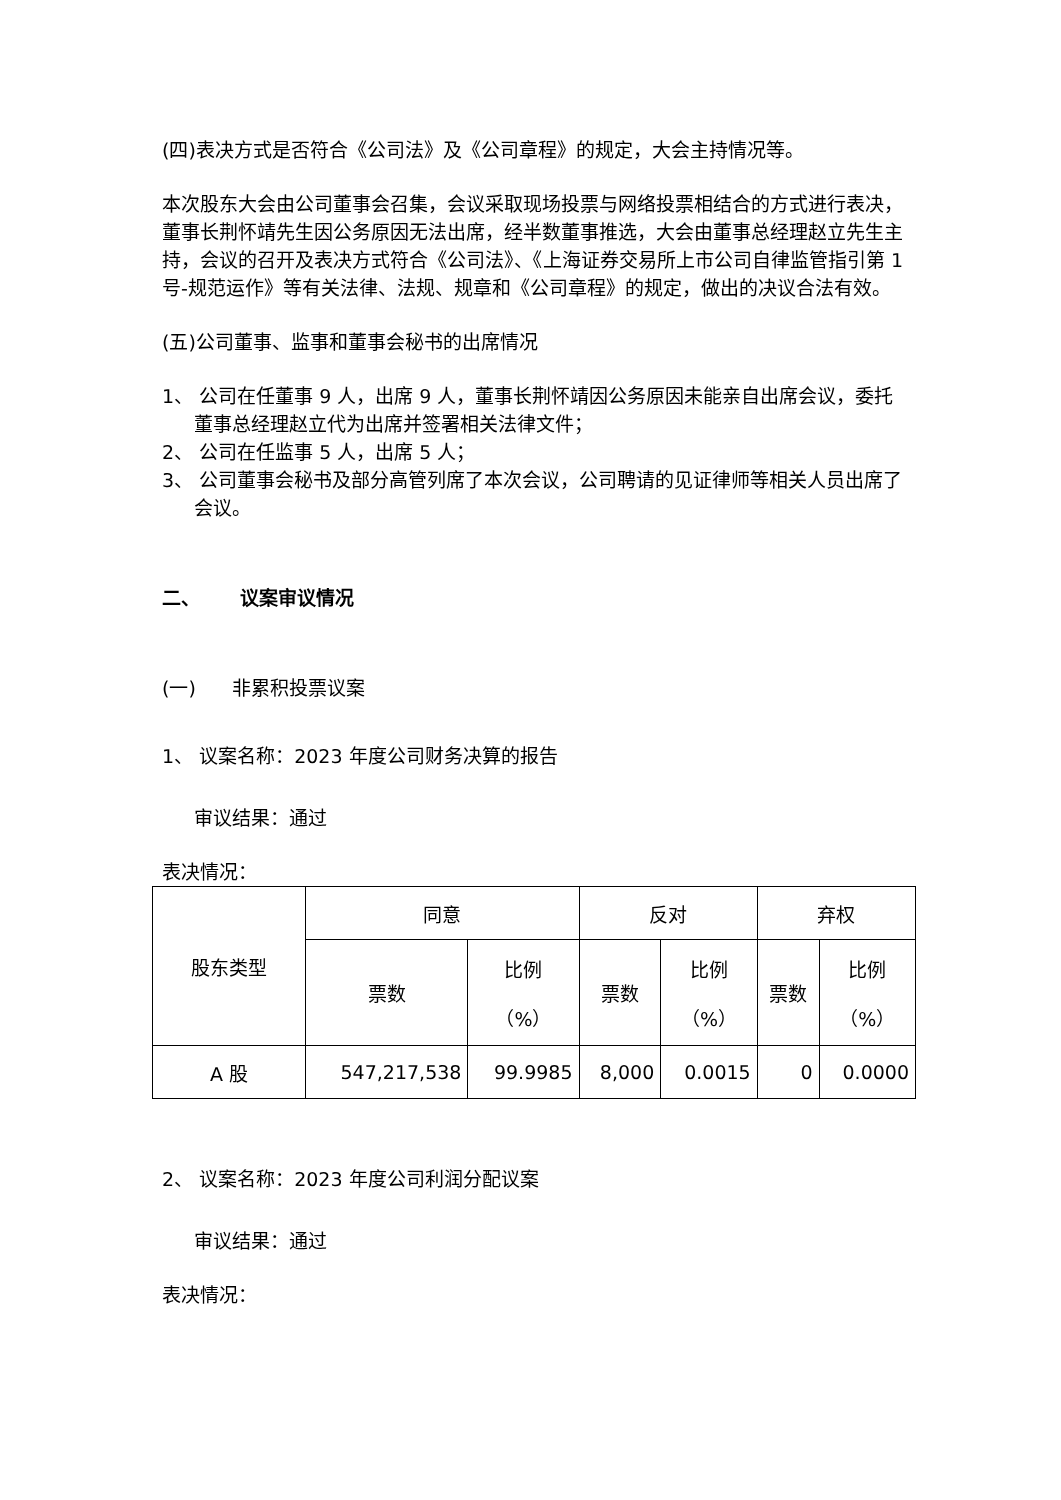(四)表决方式是否符合《公司法》及《公司章程》的规定，大会主持情况等。
本次股东大会由公司董事会召集，会议采取现场投票与网络投票相结合的方式进行表决，董事长荆怀靖先生因公务原因无法出席，经半数董事推选，大会由董事总经理赵立先生主持，会议的召开及表决方式符合《公司法》、《上海证券交易所上市公司自律监管指引第 1 号-规范运作》等有关法律、法规、规章和《公司章程》的规定，做出的决议合法有效。
(五)公司董事、监事和董事会秘书的出席情况
1、 公司在任董事 9 人，出席 9 人，董事长荆怀靖因公务原因未能亲自出席会议，委托董事总经理赵立代为出席并签署相关法律文件；
2、 公司在任监事 5 人，出席 5 人；
3、 公司董事会秘书及部分高管列席了本次会议，公司聘请的见证律师等相关人员出席了会议。
二、 议案审议情况
(一) 非累积投票议案
1、 议案名称：2023 年度公司财务决算的报告
审议结果：通过
表决情况：
| 股东类型 | 同意 | | 反对 | | 弃权 | |
| --- | --- | --- | --- | --- | --- | --- |
| | 票数 | 比例 （%） | 票数 | 比例 （%） | 票数 | 比例 （%） |
| A 股 | 547,217,538 | 99.9985 | 8,000 | 0.0015 | 0 | 0.0000 |
2、 议案名称：2023 年度公司利润分配议案
审议结果：通过
表决情况：